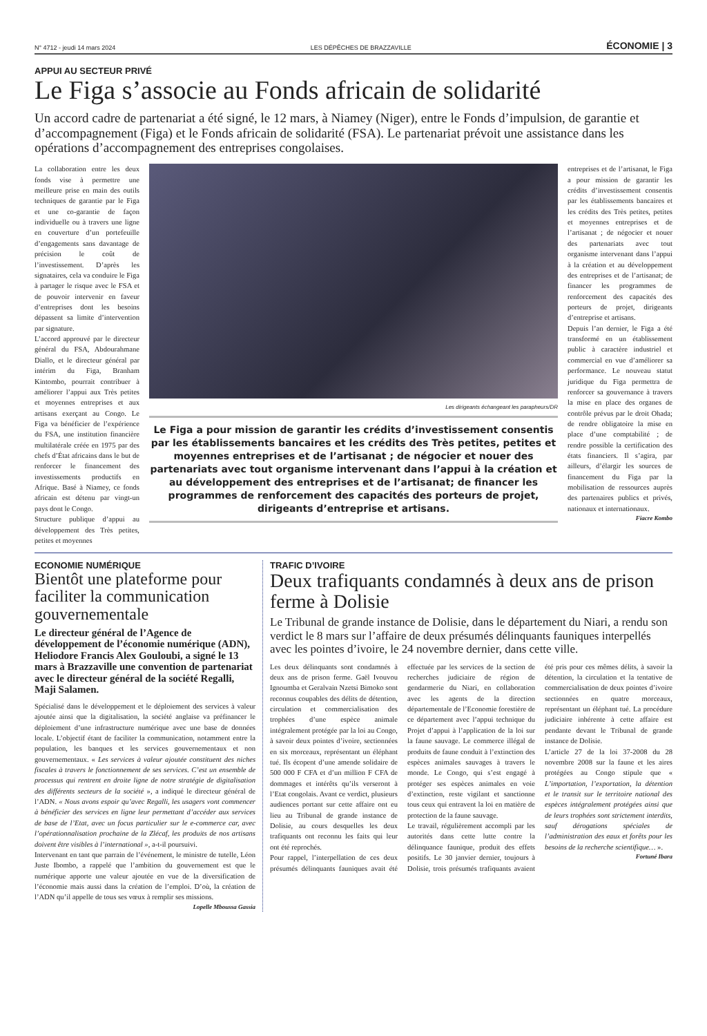N° 4712 - jeudi 14 mars 2024 LES DÉPÊCHES DE BRAZZAVILLE ÉCONOMIE | 3
APPUI AU SECTEUR PRIVÉ
Le Figa s’associe au Fonds africain de solidarité
Un accord cadre de partenariat a été signé, le 12 mars, à Niamey (Niger), entre le Fonds d’impulsion, de garantie et d’accompagnement (Figa) et le Fonds africain de solidarité (FSA). Le partenariat prévoit une assistance dans les opérations d’accompagnement des entreprises congolaises.
La collaboration entre les deux fonds vise à permettre une meilleure prise en main des outils techniques de garantie par le Figa et une co-garantie de façon individuelle ou à travers une ligne en couverture d’un portefeuille d’engagements sans davantage de précision le coût de l’investissement. D’après les signataires, cela va conduire le Figa à partager le risque avec le FSA et de pouvoir intervenir en faveur d’entreprises dont les besoins dépassent sa limite d’intervention par signature.
L’accord approuvé par le directeur général du FSA, Abdourahmane Diallo, et le directeur général par intérim du Figa, Branham Kintombo, pourrait contribuer à améliorer l’appui aux Très petites et moyennes entreprises et aux artisans exerçant au Congo. Le Figa va bénéficier de l’expérience du FSA, une institution financière multilatérale créée en 1975 par des chefs d’État africains dans le but de renforcer le financement des investissements productifs en Afrique. Basé à Niamey, ce fonds africain est détenu par vingt-un pays dont le Congo.
Structure publique d’appui au développement des Très petites, petites et moyennes
Les dirigeants échangeant les parapheurs/DR
Le Figa a pour mission de garantir les crédits d’investissement consentis par les établissements bancaires et les crédits des Très petites, petites et moyennes entreprises et de l’artisanat ; de négocier et nouer des partenariats avec tout organisme intervenant dans l’appui à la création et au développement des entreprises et de l’artisanat; de financer les programmes de renforcement des capacités des porteurs de projet, dirigeants d’entreprise et artisans.
entreprises et de l’artisanat, le Figa a pour mission de garantir les crédits d’investissement consentis par les établissements bancaires et les crédits des Très petites, petites et moyennes entreprises et de l’artisanat ; de négocier et nouer des partenariats avec tout organisme intervenant dans l’appui à la création et au développement des entreprises et de l’artisanat; de financer les programmes de renforcement des capacités des porteurs de projet, dirigeants d’entreprise et artisans.
Depuis l’an dernier, le Figa a été transformé en un établissement public à caractère industriel et commercial en vue d’améliorer sa performance. Le nouveau statut juridique du Figa permettra de renforcer sa gouvernance à travers la mise en place des organes de contrôle prévus par le droit Ohada; de rendre obligatoire la mise en place d’une comptabilité ; de rendre possible la certification des états financiers. Il s’agira, par ailleurs, d’élargir les sources de financement du Figa par la mobilisation de ressources auprès des partenaires publics et privés, nationaux et internationaux.
Fiacre Kombo
ECONOMIE NUMÉRIQUE
Bientôt une plateforme pour faciliter la communication gouvernementale
Le directeur général de l’Agence de développement de l’économie numérique (ADN), Heliodore Francis Alex Gouloubi, a signé le 13 mars à Brazzaville une convention de partenariat avec le directeur général de la société Regalli, Maji Salamen.
Spécialisé dans le développement et le déploiement des services à valeur ajoutée ainsi que la digitalisation, la société anglaise va préfinancer le déploiement d’une infrastructure numérique avec une base de données locale. L’objectif étant de faciliter la communication, notamment entre la population, les banques et les services gouvernementaux et non gouvernementaux. « Les services à valeur ajoutée constituent des niches fiscales à travers le fonctionnement de ses services. C’est un ensemble de processus qui rentrent en droite ligne de notre stratégie de digitalisation des différents secteurs de la société », a indiqué le directeur général de l’ADN. « Nous avons espoir qu’avec Regalli, les usagers vont commencer à bénéficier des services en ligne leur permettant d’accéder aux services de base de l’Etat, avec un focus particulier sur le e-commerce car, avec l’opérationnalisation prochaine de la Zlécaf, les produits de nos artisans doivent être visibles à l’international », a-t-il poursuivi.
Intervenant en tant que parrain de l’événement, le ministre de tutelle, Léon Juste Ibombo, a rappelé que l’ambition du gouvernement est que le numérique apporte une valeur ajoutée en vue de la diversification de l’économie mais aussi dans la création de l’emploi. D’où, la création de l’ADN qu’il appelle de tous ses vœux à remplir ses missions.
Lopelle Mboussa Gassia
TRAFIC D’IVOIRE
Deux trafiquants condamnés à deux ans de prison ferme à Dolisie
Le Tribunal de grande instance de Dolisie, dans le département du Niari, a rendu son verdict le 8 mars sur l’affaire de deux présumés délinquants fauniques interpellés avec les pointes d’ivoire, le 24 novembre dernier, dans cette ville.
Les deux délinquants sont condamnés à deux ans de prison ferme. Gaël Ivouvou Ignoumba et Geralvain Nzetsi Bimoko sont reconnus coupables des délits de détention, circulation et commercialisation des trophées d’une espèce animale intégralement protégée par la loi au Congo, à savoir deux pointes d’ivoire, sectionnées en six morceaux, représentant un éléphant tué. Ils écopent d’une amende solidaire de 500 000 F CFA et d’un million F CFA de dommages et intérêts qu’ils verseront à l’Etat congolais. Avant ce verdict, plusieurs audiences portant sur cette affaire ont eu lieu au Tribunal de grande instance de Dolisie, au cours desquelles les deux trafiquants ont reconnu les faits qui leur ont été reprochés.
Pour rappel, l’interpellation de ces deux présumés délinquants fauniques avait été effectuée par les services de la section de recherches judiciaire de région de gendarmerie du Niari, en collaboration avec les agents de la direction départementale de l’Economie forestière de ce département avec l’appui technique du Projet d’appui à l’application de la loi sur la faune sauvage. Le commerce illégal de produits de faune conduit à l’extinction des espèces animales sauvages à travers le monde. Le Congo, qui s’est engagé à protéger ses espèces animales en voie d’extinction, reste vigilant et sanctionne tous ceux qui entravent la loi en matière de protection de la faune sauvage.
Le travail, régulièrement accompli par les autorités dans cette lutte contre la délinquance faunique, produit des effets positifs. Le 30 janvier dernier, toujours à Dolisie, trois présumés trafiquants avaient été pris pour ces mêmes délits, à savoir la détention, la circulation et la tentative de commercialisation de deux pointes d’ivoire sectionnées en quatre morceaux, représentant un éléphant tué. La procédure judiciaire inhérente à cette affaire est pendante devant le Tribunal de grande instance de Dolisie.
L’article 27 de la loi 37-2008 du 28 novembre 2008 sur la faune et les aires protégées au Congo stipule que « L’importation, l’exportation, la détention et le transit sur le territoire national des espèces intégralement protégées ainsi que de leurs trophées sont strictement interdits, sauf dérogations spéciales de l’administration des eaux et forêts pour les besoins de la recherche scientifique… ».
Fortuné Ibara